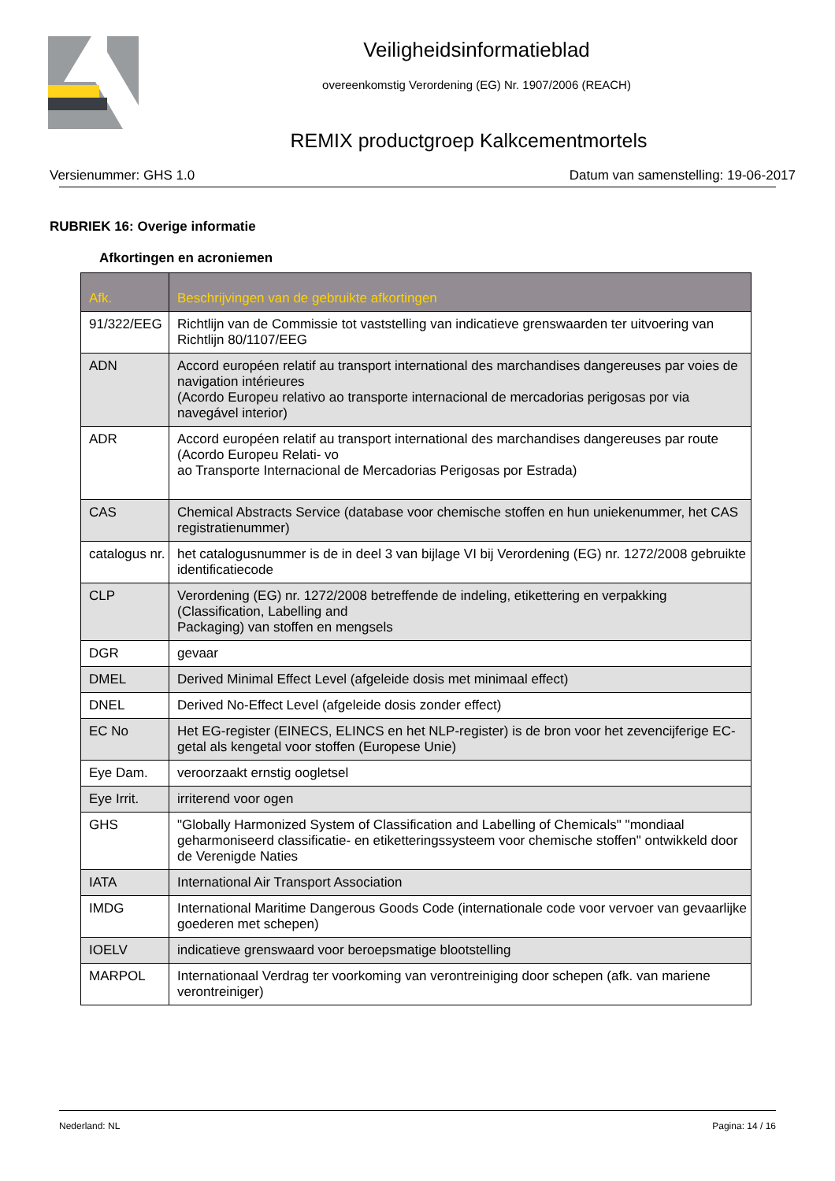Veiligheidsinformatieblad
overeenkomstig Verordening (EG) Nr. 1907/2006 (REACH)
REMIX productgroep Kalkcementmortels
Versienummer: GHS 1.0 Datum van samenstelling: 19-06-2017
RUBRIEK 16: Overige informatie
Afkortingen en acroniemen
| Afk. | Beschrijvingen van de gebruikte afkortingen |
| --- | --- |
| 91/322/EEG | Richtlijn van de Commissie tot vaststelling van indicatieve grenswaarden ter uitvoering van Richtlijn 80/1107/EEG |
| ADN | Accord européen relatif au transport international des marchandises dangereuses par voies de navigation intérieures (Acordo Europeu relativo ao transporte internacional de mercadorias perigosas por via navegável interior) |
| ADR | Accord européen relatif au transport international des marchandises dangereuses par route (Acordo Europeu Relati- vo ao Transporte Internacional de Mercadorias Perigosas por Estrada) |
| CAS | Chemical Abstracts Service (database voor chemische stoffen en hun uniekenummer, het CAS registratienummer) |
| catalogus nr. | het catalogusnummer is de in deel 3 van bijlage VI bij Verordening (EG) nr. 1272/2008 gebruikte identificatiecode |
| CLP | Verordening (EG) nr. 1272/2008 betreffende de indeling, etikettering en verpakking (Classification, Labelling and Packaging) van stoffen en mengsels |
| DGR | gevaar |
| DMEL | Derived Minimal Effect Level (afgeleide dosis met minimaal effect) |
| DNEL | Derived No-Effect Level (afgeleide dosis zonder effect) |
| EC No | Het EG-register (EINECS, ELINCS en het NLP-register) is de bron voor het zevencijferige EC-getal als kengetal voor stoffen (Europese Unie) |
| Eye Dam. | veroorzaakt ernstig oogletsel |
| Eye Irrit. | irriterend voor ogen |
| GHS | "Globally Harmonized System of Classification and Labelling of Chemicals" "mondiaal geharmoniseerd classificatie- en etiketteringssysteem voor chemische stoffen" ontwikkeld door de Verenigde Naties |
| IATA | International Air Transport Association |
| IMDG | International Maritime Dangerous Goods Code (internationale code voor vervoer van gevaarlijke goederen met schepen) |
| IOELV | indicatieve grenswaard voor beroepsmatige blootstelling |
| MARPOL | Internationaal Verdrag ter voorkoming van verontreiniging door schepen (afk. van mariene verontreiniger) |
Nederland: NL Pagina: 14 / 16